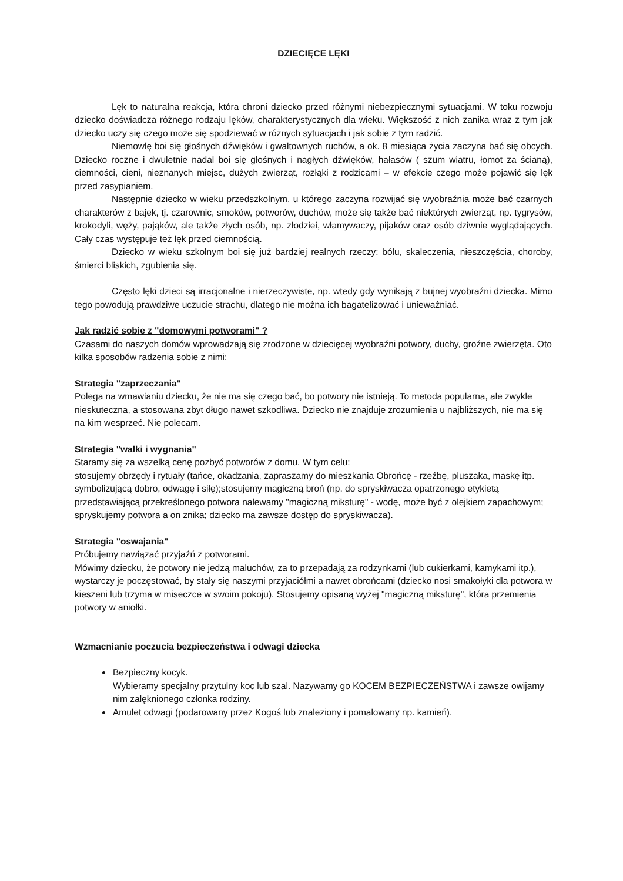DZIECIĘCE LĘKI
Lęk to naturalna reakcja, która chroni dziecko przed różnymi niebezpiecznymi sytuacjami. W toku rozwoju dziecko doświadcza różnego rodzaju lęków, charakterystycznych dla wieku. Większość z nich zanika wraz z tym jak dziecko uczy się czego może się spodziewać w różnych sytuacjach i jak sobie z tym radzić.
Niemowlę boi się głośnych dźwięków i gwałtownych ruchów, a ok. 8 miesiąca życia zaczyna bać się obcych. Dziecko roczne i dwuletnie nadal boi się głośnych i nagłych dźwięków, hałasów ( szum wiatru, łomot za ścianą), ciemności, cieni, nieznanych miejsc, dużych zwierząt, rozłąki z rodzicami – w efekcie czego może pojawić się lęk przed zasypianiem.
Następnie dziecko w wieku przedszkolnym, u którego zaczyna rozwijać się wyobraźnia może bać czarnych charakterów z bajek, tj. czarownic, smoków, potworów, duchów, może się także bać niektórych zwierząt, np. tygrysów, krokodyli, węży, pająków, ale także złych osób, np. złodziei, włamywaczy, pijaków oraz osób dziwnie wyglądających. Cały czas występuje też lęk przed ciemnością.
Dziecko w wieku szkolnym boi się już bardziej realnych rzeczy: bólu, skaleczenia, nieszczęścia, choroby, śmierci bliskich, zgubienia się.
Często lęki dzieci są irracjonalne i nierzeczywiste, np. wtedy gdy wynikają z bujnej wyobraźni dziecka. Mimo tego powodują prawdziwe uczucie strachu, dlatego nie można ich bagatelizować i unieważniać.
Jak radzić sobie z "domowymi potworami" ?
Czasami do naszych domów wprowadzają się zrodzone w dziecięcej wyobraźni potwory, duchy, groźne zwierzęta. Oto kilka sposobów radzenia sobie z nimi:
Strategia "zaprzeczania"
Polega na wmawianiu dziecku, że nie ma się czego bać, bo potwory nie istnieją. To metoda popularna, ale zwykle nieskuteczna, a stosowana zbyt długo nawet szkodliwa. Dziecko nie znajduje zrozumienia u najbliższych, nie ma się na kim wesprzeć. Nie polecam.
Strategia "walki i wygnania"
Staramy się za wszelką cenę pozbyć potworów z domu. W tym celu:
stosujemy obrzędy i rytuały (tańce, okadzania, zapraszamy do mieszkania Obrońcę - rzeźbę, pluszaka, maskę itp. symbolizującą dobro, odwagę i siłę);stosujemy magiczną broń (np. do spryskiwacza opatrzonego etykietą przedstawiającą przekreślonego potwora nalewamy "magiczną miksturę" - wodę, może być z olejkiem zapachowym; spryskujemy potwora a on znika; dziecko ma zawsze dostęp do spryskiwacza).
Strategia "oswajania"
Próbujemy nawiązać przyjaźń z potworami.
Mówimy dziecku, że potwory nie jedzą maluchów, za to przepadają za rodzynkami (lub cukierkami, kamykami itp.), wystarczy je poczęstować, by stały się naszymi przyjaciółmi a nawet obrońcami (dziecko nosi smakołyki dla potwora w kieszeni lub trzyma w miseczce w swoim pokoju). Stosujemy opisaną wyżej "magiczną miksturę", która przemienia potwory w aniołki.
Wzmacnianie poczucia bezpieczeństwa i odwagi dziecka
Bezpieczny kocyk.
Wybieramy specjalny przytulny koc lub szal. Nazywamy go KOCEM BEZPIECZEŃSTWA i zawsze owijamy nim zalęknionego członka rodziny.
Amulet odwagi (podarowany przez Kogoś lub znaleziony i pomalowany np. kamień).